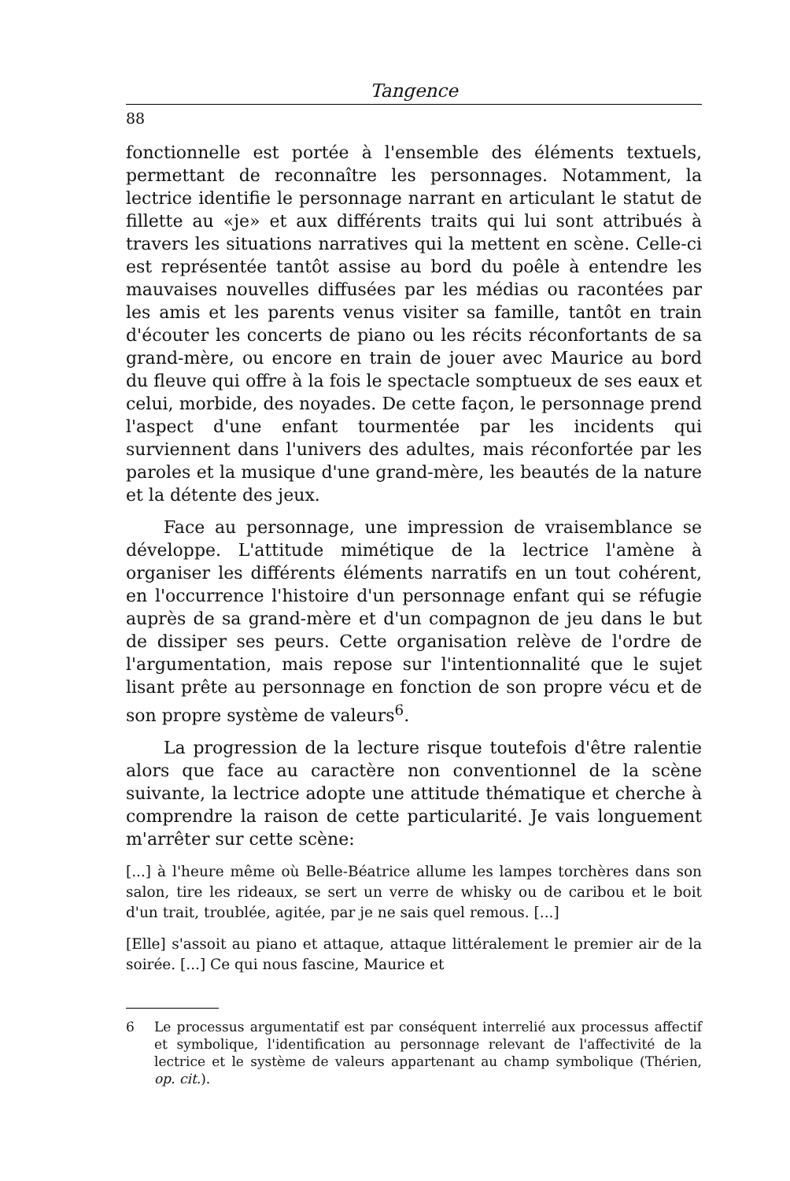Tangence
88
fonctionnelle est portée à l'ensemble des éléments textuels, permettant de reconnaître les personnages. Notamment, la lectrice identifie le personnage narrant en articulant le statut de fillette au «je» et aux différents traits qui lui sont attribués à travers les situations narratives qui la mettent en scène. Celle-ci est représentée tantôt assise au bord du poêle à entendre les mauvaises nouvelles diffusées par les médias ou racontées par les amis et les parents venus visiter sa famille, tantôt en train d'écouter les concerts de piano ou les récits réconfortants de sa grand-mère, ou encore en train de jouer avec Maurice au bord du fleuve qui offre à la fois le spectacle somptueux de ses eaux et celui, morbide, des noyades. De cette façon, le personnage prend l'aspect d'une enfant tourmentée par les incidents qui surviennent dans l'univers des adultes, mais réconfortée par les paroles et la musique d'une grand-mère, les beautés de la nature et la détente des jeux.
Face au personnage, une impression de vraisemblance se développe. L'attitude mimétique de la lectrice l'amène à organiser les différents éléments narratifs en un tout cohérent, en l'occurrence l'histoire d'un personnage enfant qui se réfugie auprès de sa grand-mère et d'un compagnon de jeu dans le but de dissiper ses peurs. Cette organisation relève de l'ordre de l'argumentation, mais repose sur l'intentionnalité que le sujet lisant prête au personnage en fonction de son propre vécu et de son propre système de valeurs<sup>6</sup>.
La progression de la lecture risque toutefois d'être ralentie alors que face au caractère non conventionnel de la scène suivante, la lectrice adopte une attitude thématique et cherche à comprendre la raison de cette particularité. Je vais longuement m'arrêter sur cette scène:
[...] à l'heure même où Belle-Béatrice allume les lampes torchères dans son salon, tire les rideaux, se sert un verre de whisky ou de caribou et le boit d'un trait, troublée, agitée, par je ne sais quel remous. [...]
[Elle] s'assoit au piano et attaque, attaque littéralement le premier air de la soirée. [...] Ce qui nous fascine, Maurice et
6 Le processus argumentatif est par conséquent interrelié aux processus affectif et symbolique, l'identification au personnage relevant de l'affectivité de la lectrice et le système de valeurs appartenant au champ symbolique (Thérien, op. cit.).